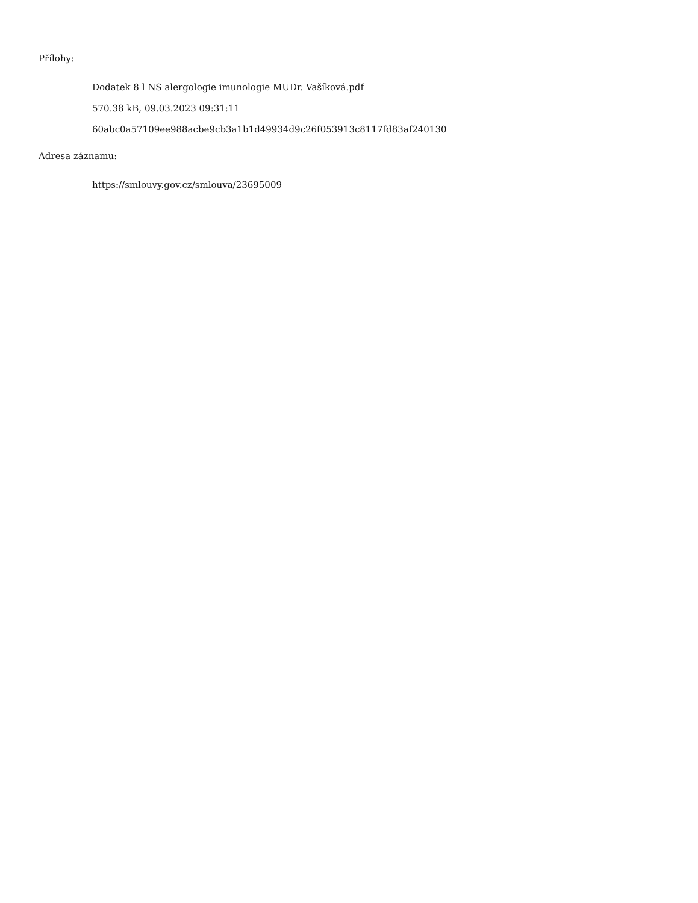Přílohy:
Dodatek 8 l NS alergologie imunologie MUDr. Vašíková.pdf
570.38 kB, 09.03.2023 09:31:11
60abc0a57109ee988acbe9cb3a1b1d49934d9c26f053913c8117fd83af240130
Adresa záznamu:
https://smlouvy.gov.cz/smlouva/23695009